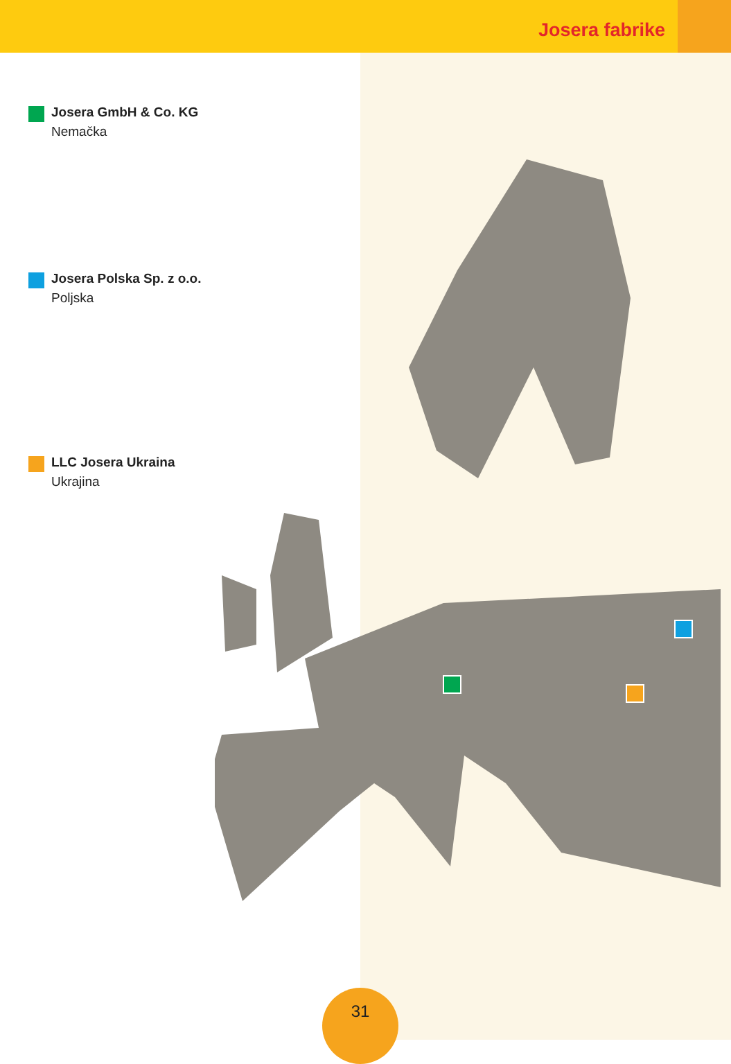Josera fabrike
Josera GmbH & Co. KG
Nemačka
Josera Polska Sp. z o.o.
Poljska
LLC Josera Ukraina
Ukrajina
31